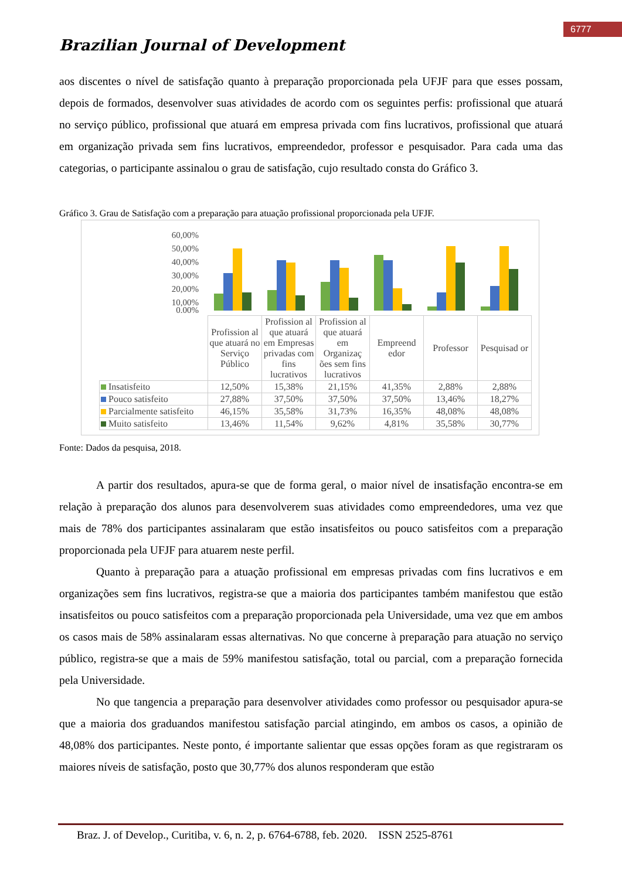6777
Brazilian Journal of Development
aos discentes o nível de satisfação quanto à preparação proporcionada pela UFJF para que esses possam, depois de formados, desenvolver suas atividades de acordo com os seguintes perfis: profissional que atuará no serviço público, profissional que atuará em empresa privada com fins lucrativos, profissional que atuará em organização privada sem fins lucrativos, empreendedor, professor e pesquisador. Para cada uma das categorias, o participante assinalou o grau de satisfação, cujo resultado consta do Gráfico 3.
Gráfico 3. Grau de Satisfação com a preparação para atuação profissional proporcionada pela UFJF.
60,00%
50,00%
40,00%
30,00%
20,00%
10,00%
0,00%
| | Profission al que atuará no Serviço Público | Profission al que atuará em Empresas privadas com fins lucrativos | Profission al que atuará em Organizaç ões sem fins lucrativos | Empreend edor | Professor | Pesquisad or |
| Insatisfeito | 12,50% | 15,38% | 21,15% | 41,35% | 2,88% | 2,88% |
| Pouco satisfeito | 27,88% | 37,50% | 37,50% | 37,50% | 13,46% | 18,27% |
| Parcialmente satisfeito | 46,15% | 35,58% | 31,73% | 16,35% | 48,08% | 48,08% |
| Muito satisfeito | 13,46% | 11,54% | 9,62% | 4,81% | 35,58% | 30,77% |
Fonte: Dados da pesquisa, 2018.
A partir dos resultados, apura-se que de forma geral, o maior nível de insatisfação encontra-se em relação à preparação dos alunos para desenvolverem suas atividades como empreendedores, uma vez que mais de 78% dos participantes assinalaram que estão insatisfeitos ou pouco satisfeitos com a preparação proporcionada pela UFJF para atuarem neste perfil.
Quanto à preparação para a atuação profissional em empresas privadas com fins lucrativos e em organizações sem fins lucrativos, registra-se que a maioria dos participantes também manifestou que estão insatisfeitos ou pouco satisfeitos com a preparação proporcionada pela Universidade, uma vez que em ambos os casos mais de 58% assinalaram essas alternativas. No que concerne à preparação para atuação no serviço público, registra-se que a mais de 59% manifestou satisfação, total ou parcial, com a preparação fornecida pela Universidade.
No que tangencia a preparação para desenvolver atividades como professor ou pesquisador apura-se que a maioria dos graduandos manifestou satisfação parcial atingindo, em ambos os casos, a opinião de 48,08% dos participantes. Neste ponto, é importante salientar que essas opções foram as que registraram os maiores níveis de satisfação, posto que 30,77% dos alunos responderam que estão
Braz. J. of Develop., Curitiba, v. 6, n. 2, p. 6764-6788, feb. 2020. ISSN 2525-8761